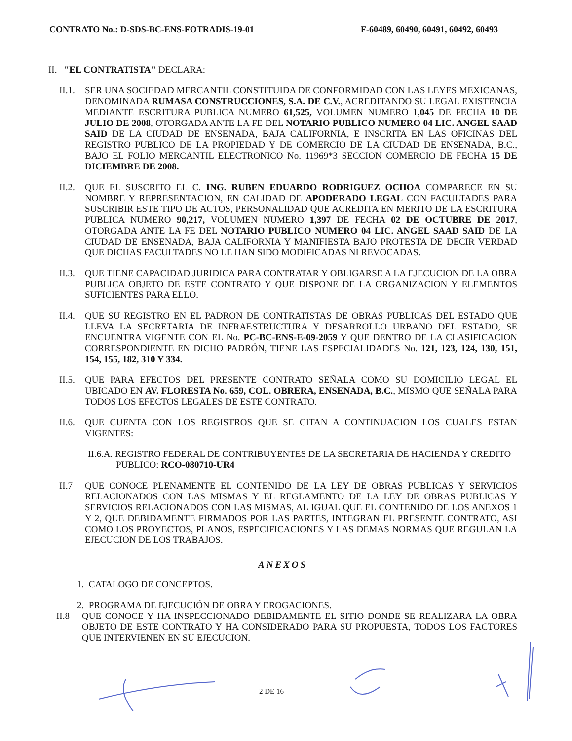CONTRATO No.: D-SDS-BC-ENS-FOTRADIS-19-01 F-60489, 60490, 60491, 60492, 60493
II. "EL CONTRATISTA" DECLARA:
II.1.
SER UNA SOCIEDAD MERCANTIL CONSTITUIDA DE CONFORMIDAD CON LAS LEYES MEXICANAS, DENOMINADA RUMASA CONSTRUCCIONES, S.A. DE C.V., ACREDITANDO SU LEGAL EXISTENCIA MEDIANTE ESCRITURA PUBLICA NUMERO 61,525, VOLUMEN NUMERO 1,045 DE FECHA 10 DE JULIO DE 2008, OTORGADA ANTE LA FE DEL NOTARIO PUBLICO NUMERO 04 LIC. ANGEL SAAD SAID DE LA CIUDAD DE ENSENADA, BAJA CALIFORNIA, E INSCRITA EN LAS OFICINAS DEL REGISTRO PUBLICO DE LA PROPIEDAD Y DE COMERCIO DE LA CIUDAD DE ENSENADA, B.C., BAJO EL FOLIO MERCANTIL ELECTRONICO No. 11969*3 SECCION COMERCIO DE FECHA 15 DE DICIEMBRE DE 2008.
II.2.
QUE EL SUSCRITO EL C. ING. RUBEN EDUARDO RODRIGUEZ OCHOA COMPARECE EN SU NOMBRE Y REPRESENTACION, EN CALIDAD DE APODERADO LEGAL CON FACULTADES PARA SUSCRIBIR ESTE TIPO DE ACTOS, PERSONALIDAD QUE ACREDITA EN MERITO DE LA ESCRITURA PUBLICA NUMERO 90,217, VOLUMEN NUMERO 1,397 DE FECHA 02 DE OCTUBRE DE 2017, OTORGADA ANTE LA FE DEL NOTARIO PUBLICO NUMERO 04 LIC. ANGEL SAAD SAID DE LA CIUDAD DE ENSENADA, BAJA CALIFORNIA Y MANIFIESTA BAJO PROTESTA DE DECIR VERDAD QUE DICHAS FACULTADES NO LE HAN SIDO MODIFICADAS NI REVOCADAS.
II.3.
QUE TIENE CAPACIDAD JURIDICA PARA CONTRATAR Y OBLIGARSE A LA EJECUCION DE LA OBRA PUBLICA OBJETO DE ESTE CONTRATO Y QUE DISPONE DE LA ORGANIZACION Y ELEMENTOS SUFICIENTES PARA ELLO.
II.4.
QUE SU REGISTRO EN EL PADRON DE CONTRATISTAS DE OBRAS PUBLICAS DEL ESTADO QUE LLEVA LA SECRETARIA DE INFRAESTRUCTURA Y DESARROLLO URBANO DEL ESTADO, SE ENCUENTRA VIGENTE CON EL No. PC-BC-ENS-E-09-2059 Y QUE DENTRO DE LA CLASIFICACION CORRESPONDIENTE EN DICHO PADRÓN, TIENE LAS ESPECIALIDADES No. 121, 123, 124, 130, 151, 154, 155, 182, 310 Y 334.
II.5.
QUE PARA EFECTOS DEL PRESENTE CONTRATO SEÑALA COMO SU DOMICILIO LEGAL EL UBICADO EN AV. FLORESTA No. 659, COL. OBRERA, ENSENADA, B.C., MISMO QUE SEÑALA PARA TODOS LOS EFECTOS LEGALES DE ESTE CONTRATO.
II.6.
QUE CUENTA CON LOS REGISTROS QUE SE CITAN A CONTINUACION LOS CUALES ESTAN VIGENTES:
II.6.A. REGISTRO FEDERAL DE CONTRIBUYENTES DE LA SECRETARIA DE HACIENDA Y CREDITO
PUBLICO: RCO-080710-UR4
II.7 QUE CONOCE PLENAMENTE EL CONTENIDO DE LA LEY DE OBRAS PUBLICAS Y SERVICIOS RELACIONADOS CON LAS MISMAS Y EL REGLAMENTO DE LA LEY DE OBRAS PUBLICAS Y SERVICIOS RELACIONADOS CON LAS MISMAS, AL IGUAL QUE EL CONTENIDO DE LOS ANEXOS 1 Y 2, QUE DEBIDAMENTE FIRMADOS POR LAS PARTES, INTEGRAN EL PRESENTE CONTRATO, ASI COMO LOS PROYECTOS, PLANOS, ESPECIFICACIONES Y LAS DEMAS NORMAS QUE REGULAN LA EJECUCION DE LOS TRABAJOS.
ANEXOS
1. CATALOGO DE CONCEPTOS.
2. PROGRAMA DE EJECUCIÓN DE OBRA Y EROGACIONES.
II.8 QUE CONOCE Y HA INSPECCIONADO DEBIDAMENTE EL SITIO DONDE SE REALIZARA LA OBRA OBJETO DE ESTE CONTRATO Y HA CONSIDERADO PARA SU PROPUESTA, TODOS LOS FACTORES QUE INTERVIENEN EN SU EJECUCION.
2 DE 16